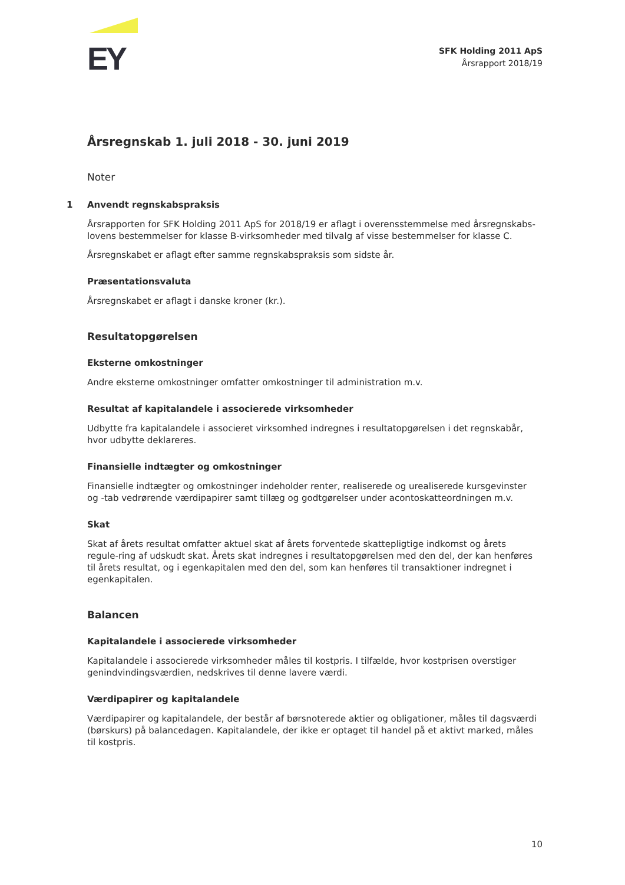EY
SFK Holding 2011 ApS
Årsrapport 2018/19
Årsregnskab 1. juli 2018 - 30. juni 2019
Noter
1 Anvendt regnskabspraksis
Årsrapporten for SFK Holding 2011 ApS for 2018/19 er aflagt i overensstemmelse med årsregnskabs-lovens bestemmelser for klasse B-virksomheder med tilvalg af visse bestemmelser for klasse C.
Årsregnskabet er aflagt efter samme regnskabspraksis som sidste år.
Præsentationsvaluta
Årsregnskabet er aflagt i danske kroner (kr.).
Resultatopgørelsen
Eksterne omkostninger
Andre eksterne omkostninger omfatter omkostninger til administration m.v.
Resultat af kapitalandele i associerede virksomheder
Udbytte fra kapitalandele i associeret virksomhed indregnes i resultatopgørelsen i det regnskabår, hvor udbytte deklareres.
Finansielle indtægter og omkostninger
Finansielle indtægter og omkostninger indeholder renter, realiserede og urealiserede kursgevinster og -tab vedrørende værdipapirer samt tillæg og godtgørelser under acontoskatteordningen m.v.
Skat
Skat af årets resultat omfatter aktuel skat af årets forventede skattepligtige indkomst og årets regule-ring af udskudt skat. Årets skat indregnes i resultatopgørelsen med den del, der kan henføres til årets resultat, og i egenkapitalen med den del, som kan henføres til transaktioner indregnet i egenkapitalen.
Balancen
Kapitalandele i associerede virksomheder
Kapitalandele i associerede virksomheder måles til kostpris. I tilfælde, hvor kostprisen overstiger genindvindingsværdien, nedskrives til denne lavere værdi.
Værdipapirer og kapitalandele
Værdipapirer og kapitalandele, der består af børsnoterede aktier og obligationer, måles til dagsværdi (børskurs) på balancedagen. Kapitalandele, der ikke er optaget til handel på et aktivt marked, måles til kostpris.
10